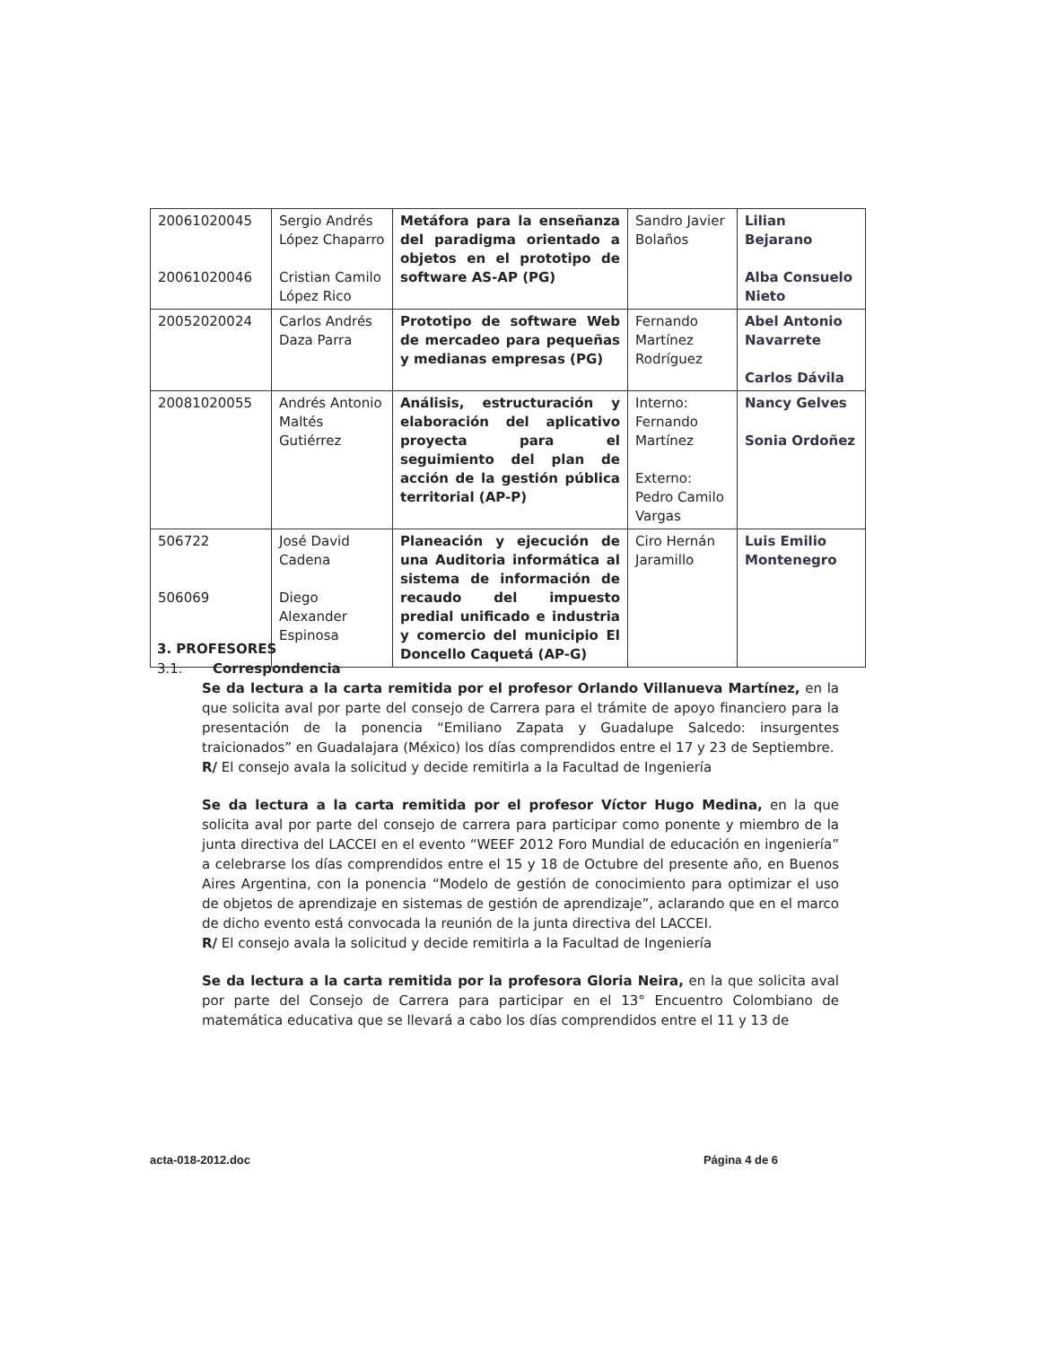| 20061020045 20061020046 | Sergio Andrés López Chaparro Cristian Camilo López Rico | Metáfora para la enseñanza del paradigma orientado a objetos en el prototipo de software AS-AP (PG) | Sandro Javier Bolaños | Lilian Bejarano Alba Consuelo Nieto |
| 20052020024 | Carlos Andrés Daza Parra | Prototipo de software Web de mercadeo para pequeñas y medianas empresas (PG) | Fernando Martínez Rodríguez | Abel Antonio Navarrete Carlos Dávila |
| 20081020055 | Andrés Antonio Maltés Gutiérrez | Análisis, estructuración y elaboración del aplicativo proyecta para el seguimiento del plan de acción de la gestión pública territorial (AP-P) | Interno: Fernando Martínez Externo: Pedro Camilo Vargas | Nancy Gelves Sonia Ordoñez |
| 506722 506069 | José David Cadena Diego Alexander Espinosa | Planeación y ejecución de una Auditoria informática al sistema de información de recaudo del impuesto predial unificado e industria y comercio del municipio El Doncello Caquetá (AP-G) | Ciro Hernán Jaramillo | Luis Emilio Montenegro |
3. PROFESORES
3.1. Correspondencia
Se da lectura a la carta remitida por el profesor Orlando Villanueva Martínez, en la que solicita aval por parte del consejo de Carrera para el trámite de apoyo financiero para la presentación de la ponencia “Emiliano Zapata y Guadalupe Salcedo: insurgentes traicionados” en Guadalajara (México) los días comprendidos entre el 17 y 23 de Septiembre.
R/ El consejo avala la solicitud y decide remitirla a la Facultad de Ingeniería
Se da lectura a la carta remitida por el profesor Víctor Hugo Medina, en la que solicita aval por parte del consejo de carrera para participar como ponente y miembro de la junta directiva del LACCEI en el evento “WEEF 2012 Foro Mundial de educación en ingeniería” a celebrarse los días comprendidos entre el 15 y 18 de Octubre del presente año, en Buenos Aires Argentina, con la ponencia “Modelo de gestión de conocimiento para optimizar el uso de objetos de aprendizaje en sistemas de gestión de aprendizaje”, aclarando que en el marco de dicho evento está convocada la reunión de la junta directiva del LACCEI.
R/ El consejo avala la solicitud y decide remitirla a la Facultad de Ingeniería
Se da lectura a la carta remitida por la profesora Gloria Neira, en la que solicita aval por parte del Consejo de Carrera para participar en el 13° Encuentro Colombiano de matemática educativa que se llevará a cabo los días comprendidos entre el 11 y 13 de
acta-018-2012.doc Página 4 de 6